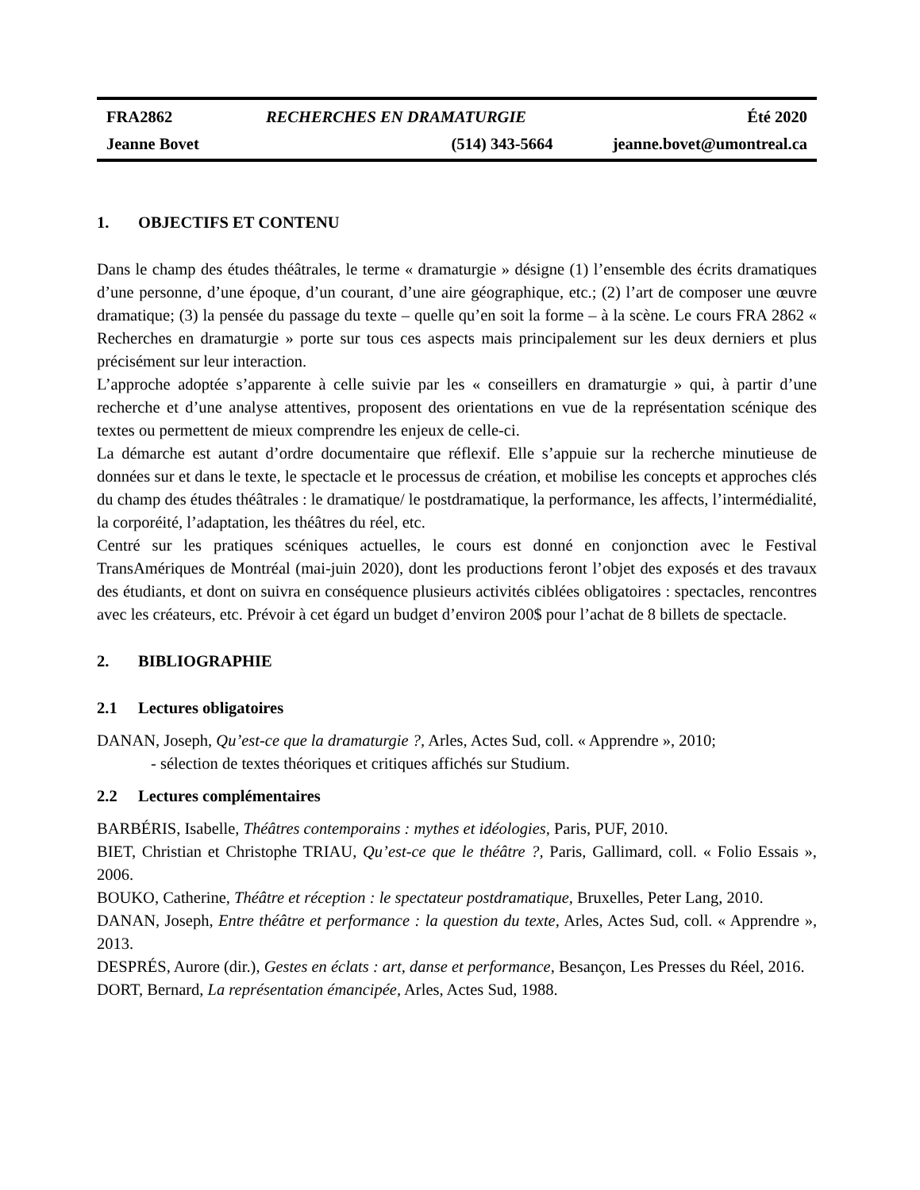| FRA2862 | RECHERCHES EN DRAMATURGIE | Été 2020 |
| Jeanne Bovet | (514) 343-5664 | jeanne.bovet@umontreal.ca |
1. OBJECTIFS ET CONTENU
Dans le champ des études théâtrales, le terme « dramaturgie » désigne (1) l’ensemble des écrits dramatiques d’une personne, d’une époque, d’un courant, d’une aire géographique, etc.; (2) l’art de composer une œuvre dramatique; (3) la pensée du passage du texte – quelle qu’en soit la forme – à la scène. Le cours FRA 2862 « Recherches en dramaturgie » porte sur tous ces aspects mais principalement sur les deux derniers et plus précisément sur leur interaction.
L’approche adoptée s’apparente à celle suivie par les « conseillers en dramaturgie » qui, à partir d’une recherche et d’une analyse attentives, proposent des orientations en vue de la représentation scénique des textes ou permettent de mieux comprendre les enjeux de celle-ci.
La démarche est autant d’ordre documentaire que réflexif. Elle s’appuie sur la recherche minutieuse de données sur et dans le texte, le spectacle et le processus de création, et mobilise les concepts et approches clés du champ des études théâtrales : le dramatique/ le postdramatique, la performance, les affects, l’intermédialité, la corporéité, l’adaptation, les théâtres du réel, etc.
Centré sur les pratiques scéniques actuelles, le cours est donné en conjonction avec le Festival TransAmériques de Montréal (mai-juin 2020), dont les productions feront l’objet des exposés et des travaux des étudiants, et dont on suivra en conséquence plusieurs activités ciblées obligatoires : spectacles, rencontres avec les créateurs, etc. Prévoir à cet égard un budget d’environ 200$ pour l’achat de 8 billets de spectacle.
2. BIBLIOGRAPHIE
2.1 Lectures obligatoires
DANAN, Joseph, Qu’est-ce que la dramaturgie ?, Arles, Actes Sud, coll. « Apprendre », 2010;
- sélection de textes théoriques et critiques affichés sur Studium.
2.2 Lectures complémentaires
BARBÉRIS, Isabelle, Théâtres contemporains : mythes et idéologies, Paris, PUF, 2010.
BIET, Christian et Christophe TRIAU, Qu’est-ce que le théâtre ?, Paris, Gallimard, coll. « Folio Essais », 2006.
BOUKO, Catherine, Théâtre et réception : le spectateur postdramatique, Bruxelles, Peter Lang, 2010.
DANAN, Joseph, Entre théâtre et performance : la question du texte, Arles, Actes Sud, coll. « Apprendre », 2013.
DESPRÉS, Aurore (dir.), Gestes en éclats : art, danse et performance, Besançon, Les Presses du Réel, 2016.
DORT, Bernard, La représentation émancipée, Arles, Actes Sud, 1988.